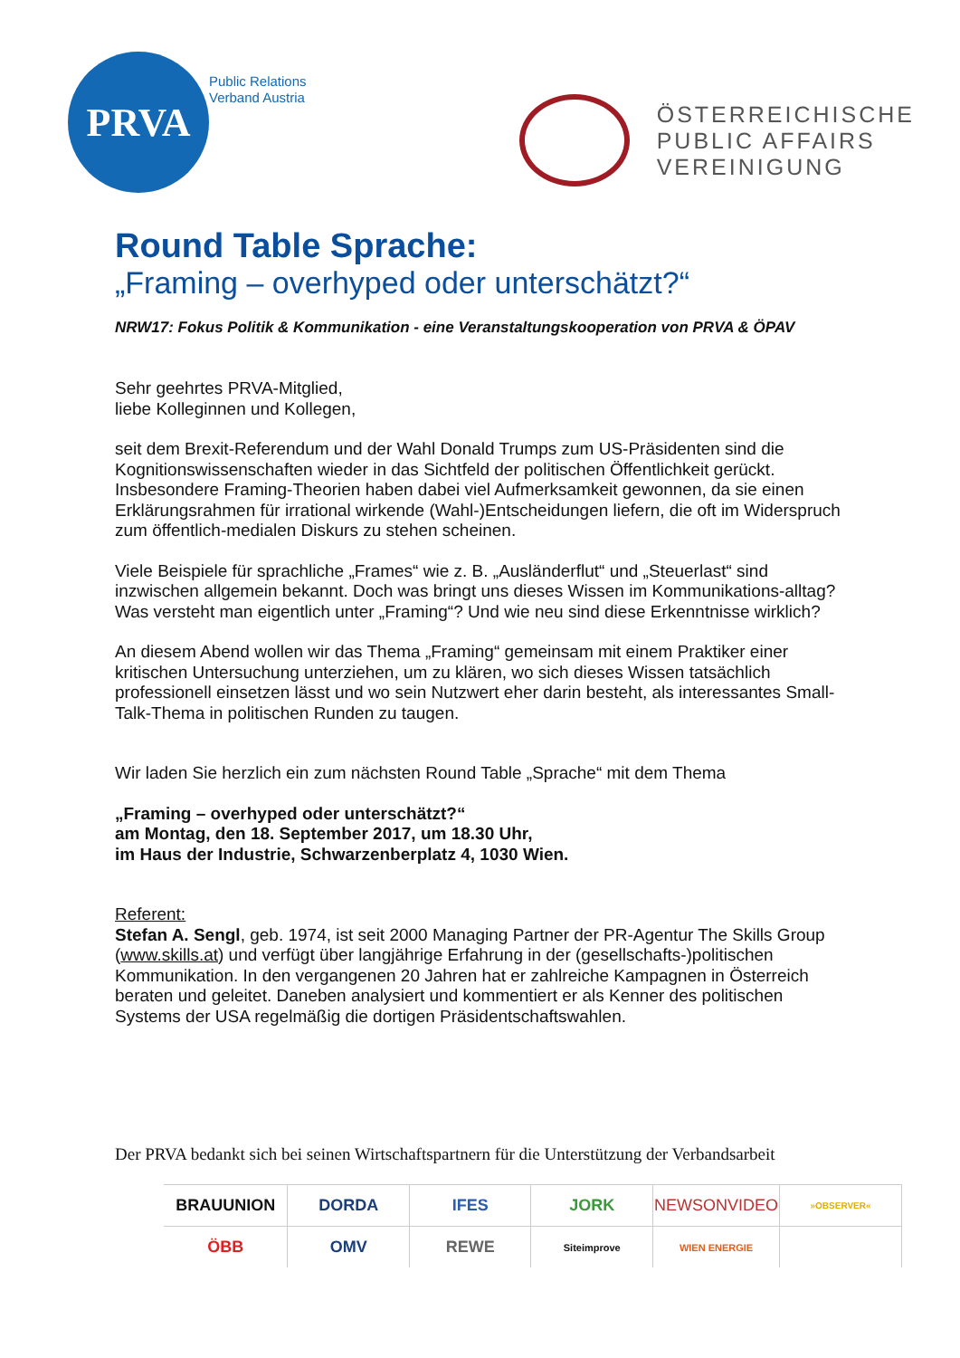PRVA
Public Relations
Verband Austria
ÖSTERREICHISCHE
PUBLIC AFFAIRS
VEREINIGUNG
Round Table Sprache:
„Framing – overhyped oder unterschätzt?“
NRW17: Fokus Politik & Kommunikation - eine Veranstaltungskooperation von PRVA & ÖPAV
Sehr geehrtes PRVA-Mitglied,
liebe Kolleginnen und Kollegen,
seit dem Brexit-Referendum und der Wahl Donald Trumps zum US-Präsidenten sind die Kognitionswissenschaften wieder in das Sichtfeld der politischen Öffentlichkeit gerückt. Insbesondere Framing-Theorien haben dabei viel Aufmerksamkeit gewonnen, da sie einen Erklärungsrahmen für irrational wirkende (Wahl-)Entscheidungen liefern, die oft im Widerspruch zum öffentlich-medialen Diskurs zu stehen scheinen.
Viele Beispiele für sprachliche „Frames“ wie z. B. „Ausländerflut“ und „Steuerlast“ sind inzwischen allgemein bekannt. Doch was bringt uns dieses Wissen im Kommunikations-alltag? Was versteht man eigentlich unter „Framing“? Und wie neu sind diese Erkenntnisse wirklich?
An diesem Abend wollen wir das Thema „Framing“ gemeinsam mit einem Praktiker einer kritischen Untersuchung unterziehen, um zu klären, wo sich dieses Wissen tatsächlich professionell einsetzen lässt und wo sein Nutzwert eher darin besteht, als interessantes Small-Talk-Thema in politischen Runden zu taugen.
Wir laden Sie herzlich ein zum nächsten Round Table „Sprache“ mit dem Thema
„Framing – overhyped oder unterschätzt?“
am Montag, den 18. September 2017, um 18.30 Uhr,
im Haus der Industrie, Schwarzenberplatz 4, 1030 Wien.
Referent:
Stefan A. Sengl, geb. 1974, ist seit 2000 Managing Partner der PR-Agentur The Skills Group (www.skills.at) und verfügt über langjährige Erfahrung in der (gesellschafts-)politischen Kommunikation. In den vergangenen 20 Jahren hat er zahlreiche Kampagnen in Österreich beraten und geleitet. Daneben analysiert und kommentiert er als Kenner des politischen Systems der USA regelmäßig die dortigen Präsidentschaftswahlen.
Der PRVA bedankt sich bei seinen Wirtschaftspartnern für die Unterstützung der Verbandsarbeit
| BRAUUNION | DORDA | IFES | JORK | NEWSONVIDEO | »OBSERVER« |
| ÖBB | OMV | REWE | Siteimprove | WIEN ENERGIE | |